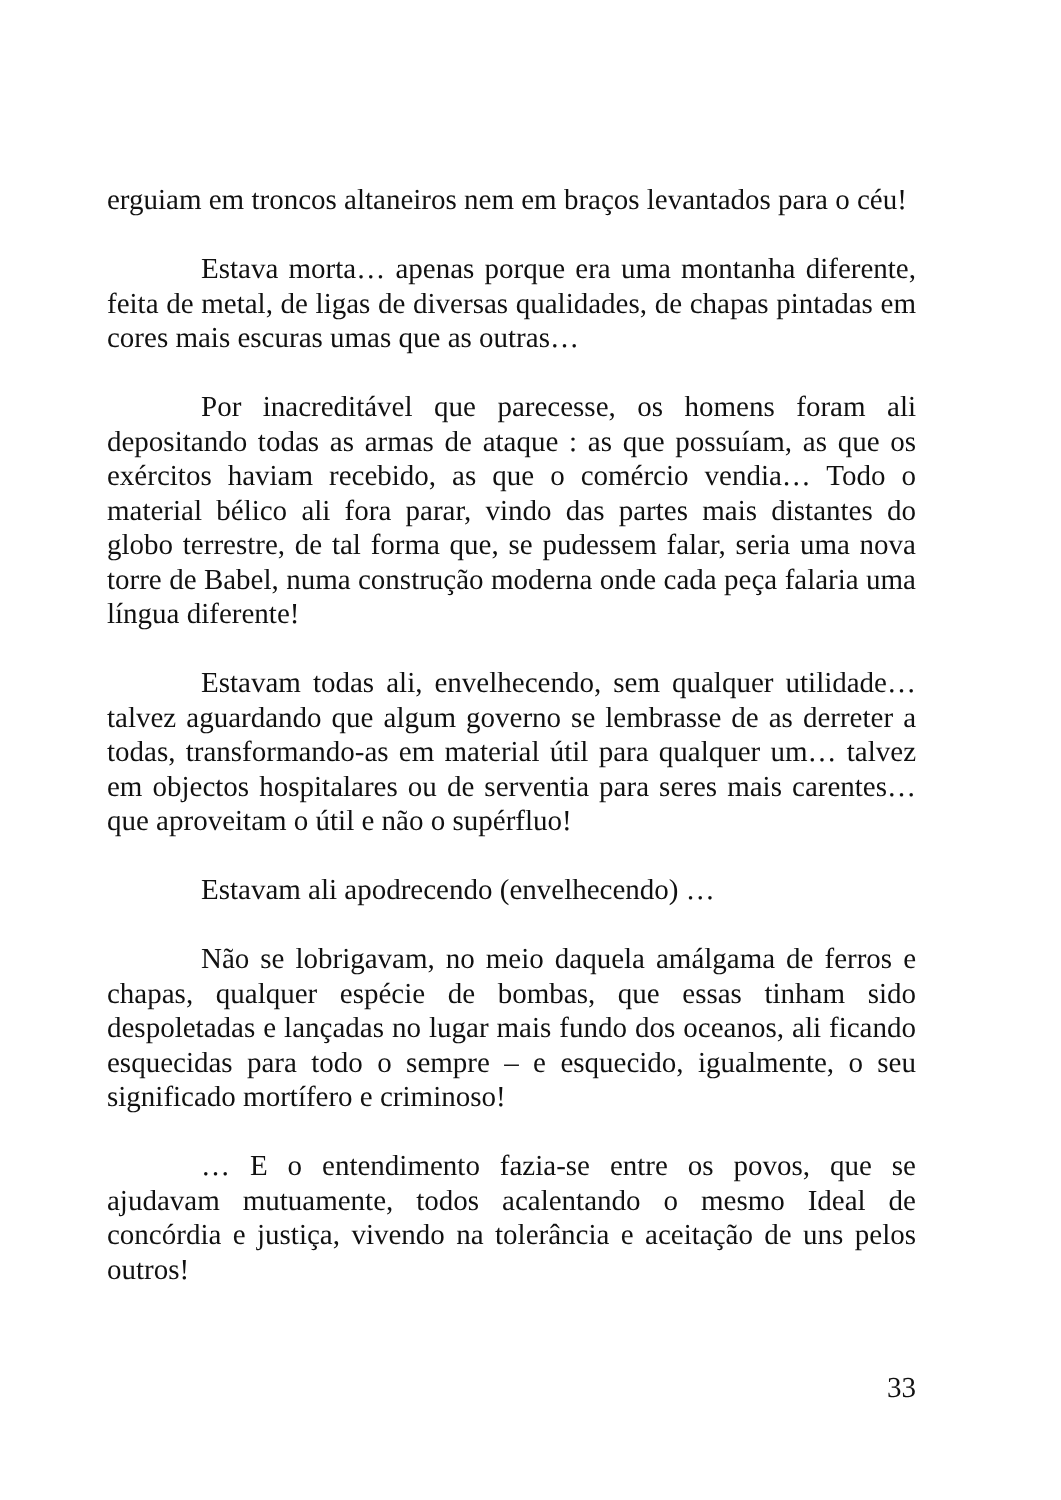erguiam em troncos altaneiros nem em braços levantados para o céu!
Estava morta… apenas porque era uma montanha diferente, feita de metal, de ligas de diversas qualidades, de chapas pintadas em cores mais escuras umas que as outras…
Por inacreditável que parecesse, os homens foram ali depositando todas as armas de ataque : as que possuíam, as que os exércitos haviam recebido, as que o comércio vendia… Todo o material bélico ali fora parar, vindo das partes mais distantes do globo terrestre, de tal forma que, se pudessem falar, seria uma nova torre de Babel, numa construção moderna onde cada peça falaria uma língua diferente!
Estavam todas ali, envelhecendo, sem qualquer utilidade… talvez aguardando que algum governo se lembrasse de as derreter a todas, transformando-as em material útil para qualquer um… talvez em objectos hospitalares ou de serventia para seres mais carentes… que aproveitam o útil e não o supérfluo!
Estavam ali apodrecendo (envelhecendo) …
Não se lobrigavam, no meio daquela amálgama de ferros e chapas, qualquer espécie de bombas, que essas tinham sido despoletadas e lançadas no lugar mais fundo dos oceanos, ali ficando esquecidas para todo o sempre – e esquecido, igualmente, o seu significado mortífero e criminoso!
… E o entendimento fazia-se entre os povos, que se ajudavam mutuamente, todos acalentando o mesmo Ideal de concórdia e justiça, vivendo na tolerância e aceitação de uns pelos outros!
33